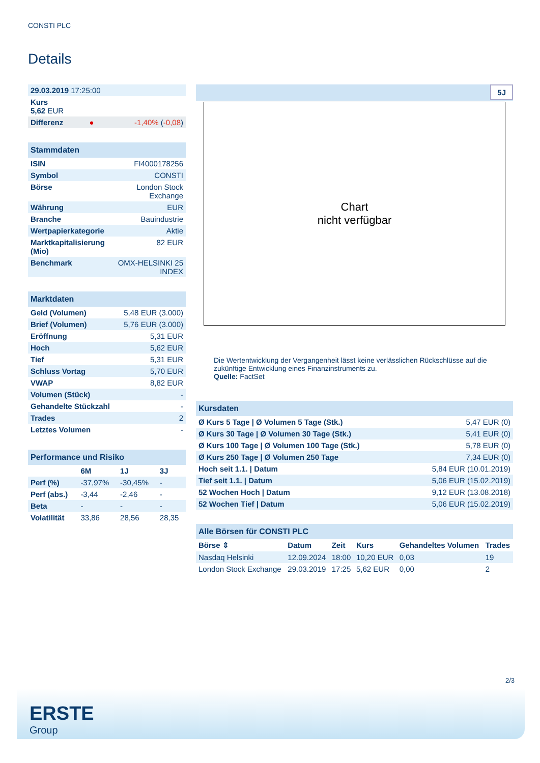CONSTI PLC
Details
| 29.03.2019 17:25:00 | | |
| Kurs 5,62 EUR | | |
| Differenz | ● | -1,40% ( -0,08 ) |
| Stammdaten | |
| ISIN | FI4000178256 |
| Symbol | CONSTI |
| Börse | London Stock Exchange |
| Währung | EUR |
| Branche | Bauindustrie |
| Wertpapierkategorie | Aktie |
| Marktkapitalisierung (Mio) | 82 EUR |
| Benchmark | OMX-HELSINKI 25 INDEX |
| Marktdaten | |
| Geld (Volumen) | 5,48 EUR (3.000) |
| Brief (Volumen) | 5,76 EUR (3.000) |
| Eröffnung | 5,31 EUR |
| Hoch | 5,62 EUR |
| Tief | 5,31 EUR |
| Schluss Vortag | 5,70 EUR |
| VWAP | 8,82 EUR |
| Volumen (Stück) | - |
| Gehandelte Stückzahl | - |
| Trades | 2 |
| Letztes Volumen | - |
| Performance und Risiko | | | |
| | 6M | 1J | 3J |
| Perf (%) | -37,97% | -30,45% | - |
| Perf (abs.) | -3,44 | -2,46 | - |
| Beta | - | - | - |
| Volatilität | 33,86 | 28,56 | 28,35 |
5J
Chart
nicht verfügbar
Die Wertentwicklung der Vergangenheit lässt keine verlässlichen Rückschlüsse auf die zukünftige Entwicklung eines Finanzinstruments zu.
Quelle: FactSet
| Kursdaten | |
| Ø Kurs 5 Tage / Ø Volumen 5 Tage (Stk.) | 5,47 EUR (0) |
| Ø Kurs 30 Tage / Ø Volumen 30 Tage (Stk.) | 5,41 EUR (0) |
| Ø Kurs 100 Tage / Ø Volumen 100 Tage (Stk.) | 5,78 EUR (0) |
| Ø Kurs 250 Tage / Ø Volumen 250 Tage | 7,34 EUR (0) |
| Hoch seit 1.1. / Datum | 5,84 EUR (10.01.2019) |
| Tief seit 1.1. / Datum | 5,06 EUR (15.02.2019) |
| 52 Wochen Hoch / Datum | 9,12 EUR (13.08.2018) |
| 52 Wochen Tief / Datum | 5,06 EUR (15.02.2019) |
| Alle Börsen für CONSTI PLC | | | | | |
| Börse ⇕ | Datum | Zeit | Kurs | Gehandeltes Volumen | Trades |
| Nasdaq Helsinki | 12.09.2024 | 18:00 | 10,20 EUR | 0,03 | 19 |
| London Stock Exchange | 29.03.2019 | 17:25 | 5,62 EUR | 0,00 | 2 |
2/3
ERSTE
Group